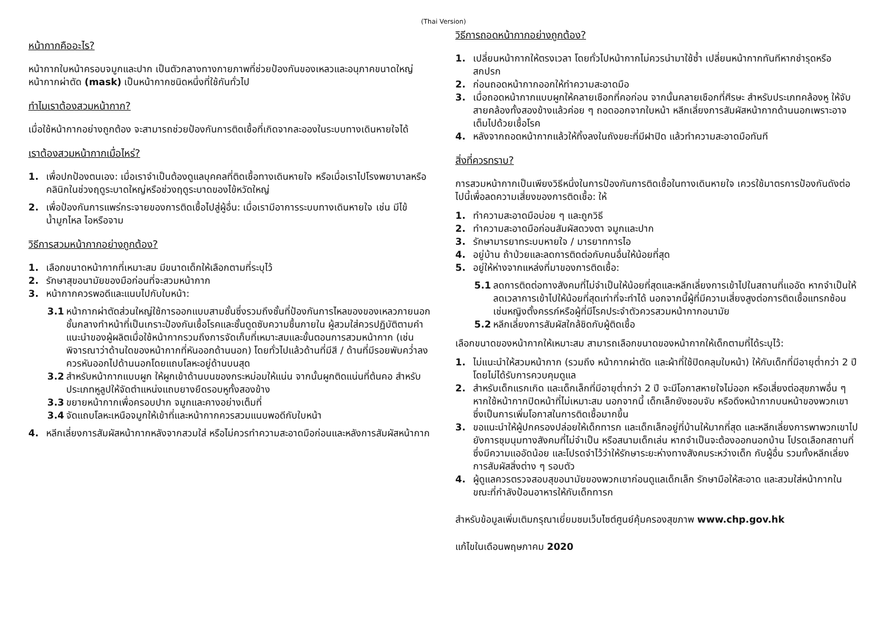(Thai Version)
หน้ากากคืออะไร?
หน้ากากใบหน้าครอบจมูกและปาก เป็นตัวกลางทางกายภาพที่ช่วยป้องกันของเหลวและอนุภาคขนาดใหญ่ หน้ากากผ่าตัด (mask) เป็นหน้ากากชนิดหนึ่งที่ใช้กันทั่วไป
ทำไมเราต้องสวมหน้ากาก?
เมื่อใช้หน้ากากอย่างถูกต้อง จะสามารถช่วยป้องกันการติดเชื้อที่เกิดจากละอองในระบบทางเดินหายใจได้
เราต้องสวมหน้ากากเมื่อไหร่?
1. เพื่อปกป้องตนเอง: เมื่อเราจำเป็นต้องดูแลบุคคลที่ติดเชื้อทางเดินหายใจ หรือเมื่อเราไปโรงพยาบาลหรือคลินิกในช่วงฤดูระบาดใหญ่หรือช่วงฤดูระบาดของไข้หวัดใหญ่
2. เพื่อป้องกันการแพร่กระจายของการติดเชื้อไปสู่ผู้อื่น: เมื่อเรามีอาการระบบทางเดินหายใจ เช่น มีไข้ น้ำมูกไหล ไอหรือจาม
วิธีการสวมหน้ากากอย่างถูกต้อง?
1. เลือกขนาดหน้ากากที่เหมาะสม มีขนาดเด็กให้เลือกตามที่ระบุไว้
2. รักษาสุขอนามัยของมือก่อนที่จะสวมหน้ากาก
3. หน้ากากควรพอดีและแนบไปกับใบหน้า:
3.1 หน้ากากผ่าตัดส่วนใหญ่ใช้การออกแบบสามชั้นซึ่งรวมถึงชั้นที่ป้องกันการไหลของของเหลวภายนอก ชั้นกลางทำหน้าที่เป็นเกราะป้องกันเชื้อโรคและชั้นดูดซับความชื้นภายใน ผู้สวมใส่ควรปฏิบัติตามคำแนะนำของผู้ผลิตเมื่อใช้หน้ากากรวมถึงการจัดเก็บที่เหมาะสมและขั้นตอนการสวมหน้ากาก (เช่นพิจารณาว่าด้านใดของหน้ากากที่หันออกด้านนอก) โดยทั่วไปแล้วด้านที่มีสี / ด้านที่มีรอยพับคว่ำลงควรหันออกไปด้านนอกโดยแถบโลหะอยู่ด้านบนสุด
3.2 สำหรับหน้ากากแบบผูก ให้ผูกเข้าด้านบนของกระหม่อมให้แน่น จากนั้นผูกติดแน่นที่ต้นคอ สำหรับประเภทหูลูปให้จัดตำแหน่งแถบยางยืดรอบหูทั้งสองข้าง
3.3 ขยายหน้ากากเพื่อครอบปาก จมูกและคางอย่างเต็มที่
3.4 จัดแถบโลหะเหนือจมูกให้เข้าที่และหน้ากากควรสวมแนบพอดีกับใบหน้า
4. หลีกเลี่ยงการสัมผัสหน้ากากหลังจากสวมใส่ หรือไม่ควรทำความสะอาดมือก่อนและหลังการสัมผัสหน้ากาก
วิธีการถอดหน้ากากอย่างถูกต้อง?
1. เปลี่ยนหน้ากากให้ตรงเวลา โดยทั่วไปหน้ากากไม่ควรนำมาใช้ซ้ำ เปลี่ยนหน้ากากทันทีหากชำรุดหรือสกปรก
2. ก่อนถอดหน้ากากออกให้ทำความสะอาดมือ
3. เมื่อถอดหน้ากากแบบผูกให้คลายเชือกที่คอก่อน จากนั้นคลายเชือกที่ศีรษะ สำหรับประเภทคล้องหู ให้จับสายคล้องทั้งสองข้างแล้วค่อย ๆ ถอดออกจากใบหน้า หลีกเลี่ยงการสัมผัสหน้ากากด้านนอกเพราะอาจเต็มไปด้วยเชื้อโรค
4. หลังจากถอดหน้ากากแล้วให้ทิ้งลงในถังขยะที่มีฝาปิด แล้วทำความสะอาดมือทันที
สิ่งที่ควรทราบ?
การสวมหน้ากากเป็นเพียงวิธีหนึ่งในการป้องกันการติดเชื้อในทางเดินหายใจ เควรใช้มาตรการป้องกันดังต่อไปนี้เพื่อลดความเสี่ยงของการติดเชื้อ: ให้
1. ทำความสะอาดมือบ่อย ๆ และถูกวิธี
2. ทำความสะอาดมือก่อนสัมผัสดวงตา จมูกและปาก
3. รักษามารยาทระบบหายใจ / มารยาทการไอ
4. อยู่บ้าน ถ้าป่วยและลดการติดต่อกับคนอื่นให้น้อยที่สุด
5. อยู่ให้ห่างจากแหล่งที่มาของการติดเชื้อ:
5.1 ลดการติดต่อทางสังคมที่ไม่จำเป็นให้น้อยที่สุดและหลีกเลี่ยงการเข้าไปในสถานที่แออัด หากจำเป็นให้ลดเวลาการเข้าไปให้น้อยที่สุดเท่าที่จะทำได้ นอกจากนี้ผู้ที่มีความเสี่ยงสูงต่อการติดเชื้อแทรกซ้อน เช่นหญิงตั้งครรภ์หรือผู้ที่มีโรคประจำตัวควรสวมหน้ากากอนามัย
5.2 หลีกเลี่ยงการสัมผัสใกล้ชิดกับผู้ติดเชื้อ
เลือกขนาดของหน้ากากให้เหมาะสม สามารถเลือกขนาดของหน้ากากให้เด็กตามที่ได้ระบุไว้:
1. ไม่แนะนำให้สวมหน้ากาก (รวมถึง หน้ากากผ่าตัด และผ้าที่ใช้ปิดคลุมใบหน้า) ให้กับเด็กที่มีอายุต่ำกว่า 2 ปี โดยไม่ได้รับการควบคุมดูแล
2. สำหรับเด็กแรกเกิด และเด็กเล็กที่มีอายุต่ำกว่า 2 ปี จะมีโอกาสหายใจไม่ออก หรือเสี่ยงต่อสุขภาพอื่น ๆ หากใช้หน้ากากปิดหน้าที่ไม่เหมาะสม นอกจากนี้ เด็กเล็กยังชอบจับ หรือดึงหน้ากากบนหน้าของพวกเขาซึ่งเป็นการเพิ่มโอกาสในการติดเชื้อมากขึ้น
3. ขอแนะนำให้ผู้ปกครองปล่อยให้เด็กทารก และเด็กเล็กอยู่ที่บ้านให้มากที่สุด และหลีกเลี่ยงการพาพวกเขาไปยังการชุมนุมทางสังคมที่ไม่จำเป็น หรือสนามเด็กเล่น หากจำเป็นจะต้องออกนอกบ้าน โปรดเลือกสถานที่ซึ่งมีความแออัดน้อย และโปรดจำไว้ว่าให้รักษาระยะห่างทางสังคมระหว่างเด็ก กับผู้อื่น รวมทั้งหลีกเลี่ยงการสัมผัสสิ่งต่าง ๆ รอบตัว
4. ผู้ดูแลควรตรวจสอบสุขอนามัยของพวกเขาก่อนดูแลเด็กเล็ก รักษามือให้สะอาด และสวมใส่หน้ากากในขณะที่กำลังป้อนอาหารให้กับเด็กทารก
สำหรับข้อมูลเพิ่มเติมกรุณาเยี่ยมชมเว็บไซต์ศูนย์คุ้มครองสุขภาพ www.chp.gov.hk
แก้ไขในเดือนพฤษภาคม 2020